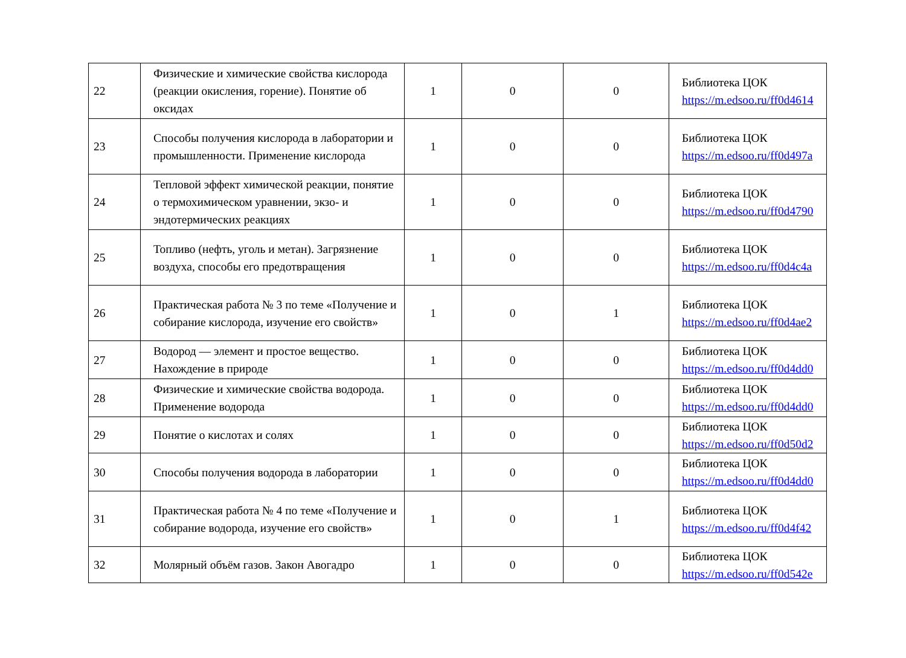| 22 | Физические и химические свойства кислорода (реакции окисления, горение). Понятие об оксидах | 1 | 0 | 0 | Библиотека ЦОК https://m.edsoo.ru/ff0d4614 |
| 23 | Способы получения кислорода в лаборатории и промышленности. Применение кислорода | 1 | 0 | 0 | Библиотека ЦОК https://m.edsoo.ru/ff0d497a |
| 24 | Тепловой эффект химической реакции, понятие о термохимическом уравнении, экзо- и эндотермических реакциях | 1 | 0 | 0 | Библиотека ЦОК https://m.edsoo.ru/ff0d4790 |
| 25 | Топливо (нефть, уголь и метан). Загрязнение воздуха, способы его предотвращения | 1 | 0 | 0 | Библиотека ЦОК https://m.edsoo.ru/ff0d4c4a |
| 26 | Практическая работа № 3 по теме «Получение и собирание кислорода, изучение его свойств» | 1 | 0 | 1 | Библиотека ЦОК https://m.edsoo.ru/ff0d4ae2 |
| 27 | Водород — элемент и простое вещество. Нахождение в природе | 1 | 0 | 0 | Библиотека ЦОК https://m.edsoo.ru/ff0d4dd0 |
| 28 | Физические и химические свойства водорода. Применение водорода | 1 | 0 | 0 | Библиотека ЦОК https://m.edsoo.ru/ff0d4dd0 |
| 29 | Понятие о кислотах и солях | 1 | 0 | 0 | Библиотека ЦОК https://m.edsoo.ru/ff0d50d2 |
| 30 | Способы получения водорода в лаборатории | 1 | 0 | 0 | Библиотека ЦОК https://m.edsoo.ru/ff0d4dd0 |
| 31 | Практическая работа № 4 по теме «Получение и собирание водорода, изучение его свойств» | 1 | 0 | 1 | Библиотека ЦОК https://m.edsoo.ru/ff0d4f42 |
| 32 | Молярный объём газов. Закон Авогадро | 1 | 0 | 0 | Библиотека ЦОК https://m.edsoo.ru/ff0d542e |